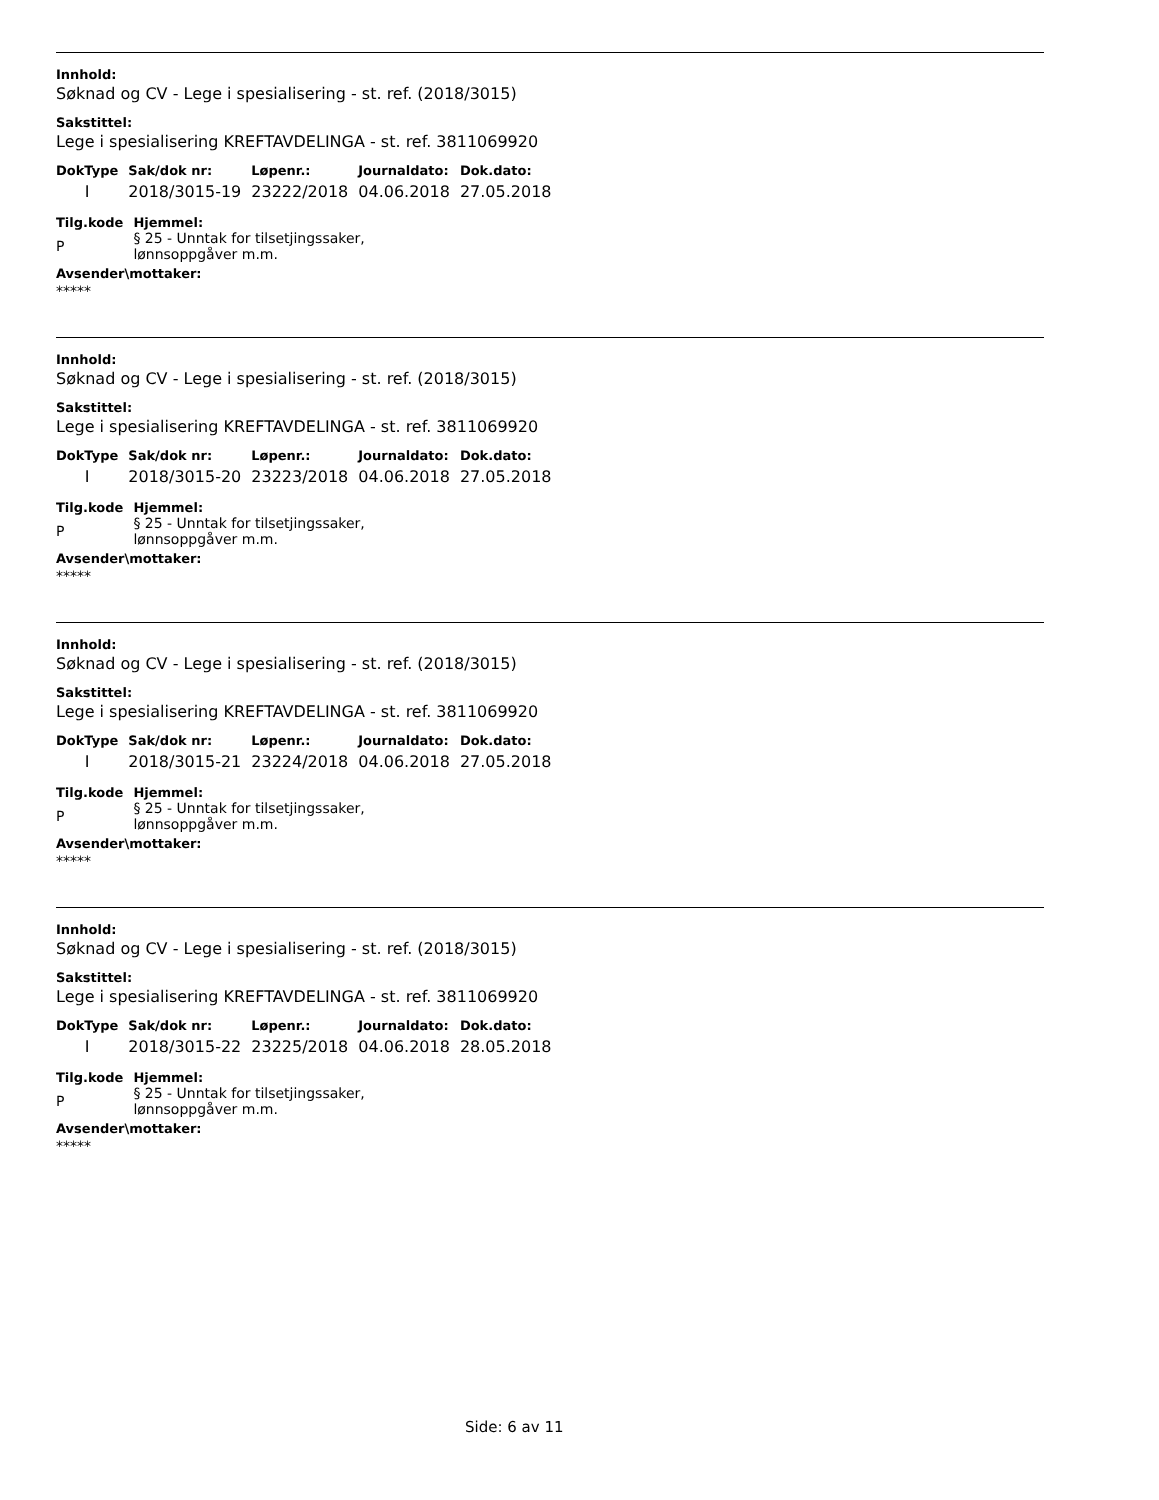Innhold:
Søknad og CV - Lege i spesialisering - st. ref. (2018/3015)
Sakstittel:
Lege i spesialisering KREFTAVDELINGA - st. ref. 3811069920
| DokType | Sak/dok nr: | Løpenr.: | Journaldato: | Dok.dato: |
| --- | --- | --- | --- | --- |
| I | 2018/3015-19 | 23222/2018 | 04.06.2018 | 27.05.2018 |
| Tilg.kode | Hjemmel: |
| --- | --- |
| P | § 25 - Unntak for tilsetjingssaker, lønnsoppgåver m.m. |
Avsender\mottaker:
*****
Innhold:
Søknad og CV - Lege i spesialisering - st. ref. (2018/3015)
Sakstittel:
Lege i spesialisering KREFTAVDELINGA - st. ref. 3811069920
| DokType | Sak/dok nr: | Løpenr.: | Journaldato: | Dok.dato: |
| --- | --- | --- | --- | --- |
| I | 2018/3015-20 | 23223/2018 | 04.06.2018 | 27.05.2018 |
| Tilg.kode | Hjemmel: |
| --- | --- |
| P | § 25 - Unntak for tilsetjingssaker, lønnsoppgåver m.m. |
Avsender\mottaker:
*****
Innhold:
Søknad og CV - Lege i spesialisering - st. ref. (2018/3015)
Sakstittel:
Lege i spesialisering KREFTAVDELINGA - st. ref. 3811069920
| DokType | Sak/dok nr: | Løpenr.: | Journaldato: | Dok.dato: |
| --- | --- | --- | --- | --- |
| I | 2018/3015-21 | 23224/2018 | 04.06.2018 | 27.05.2018 |
| Tilg.kode | Hjemmel: |
| --- | --- |
| P | § 25 - Unntak for tilsetjingssaker, lønnsoppgåver m.m. |
Avsender\mottaker:
*****
Innhold:
Søknad og CV - Lege i spesialisering - st. ref. (2018/3015)
Sakstittel:
Lege i spesialisering KREFTAVDELINGA - st. ref. 3811069920
| DokType | Sak/dok nr: | Løpenr.: | Journaldato: | Dok.dato: |
| --- | --- | --- | --- | --- |
| I | 2018/3015-22 | 23225/2018 | 04.06.2018 | 28.05.2018 |
| Tilg.kode | Hjemmel: |
| --- | --- |
| P | § 25 - Unntak for tilsetjingssaker, lønnsoppgåver m.m. |
Avsender\mottaker:
*****
Side: 6 av 11